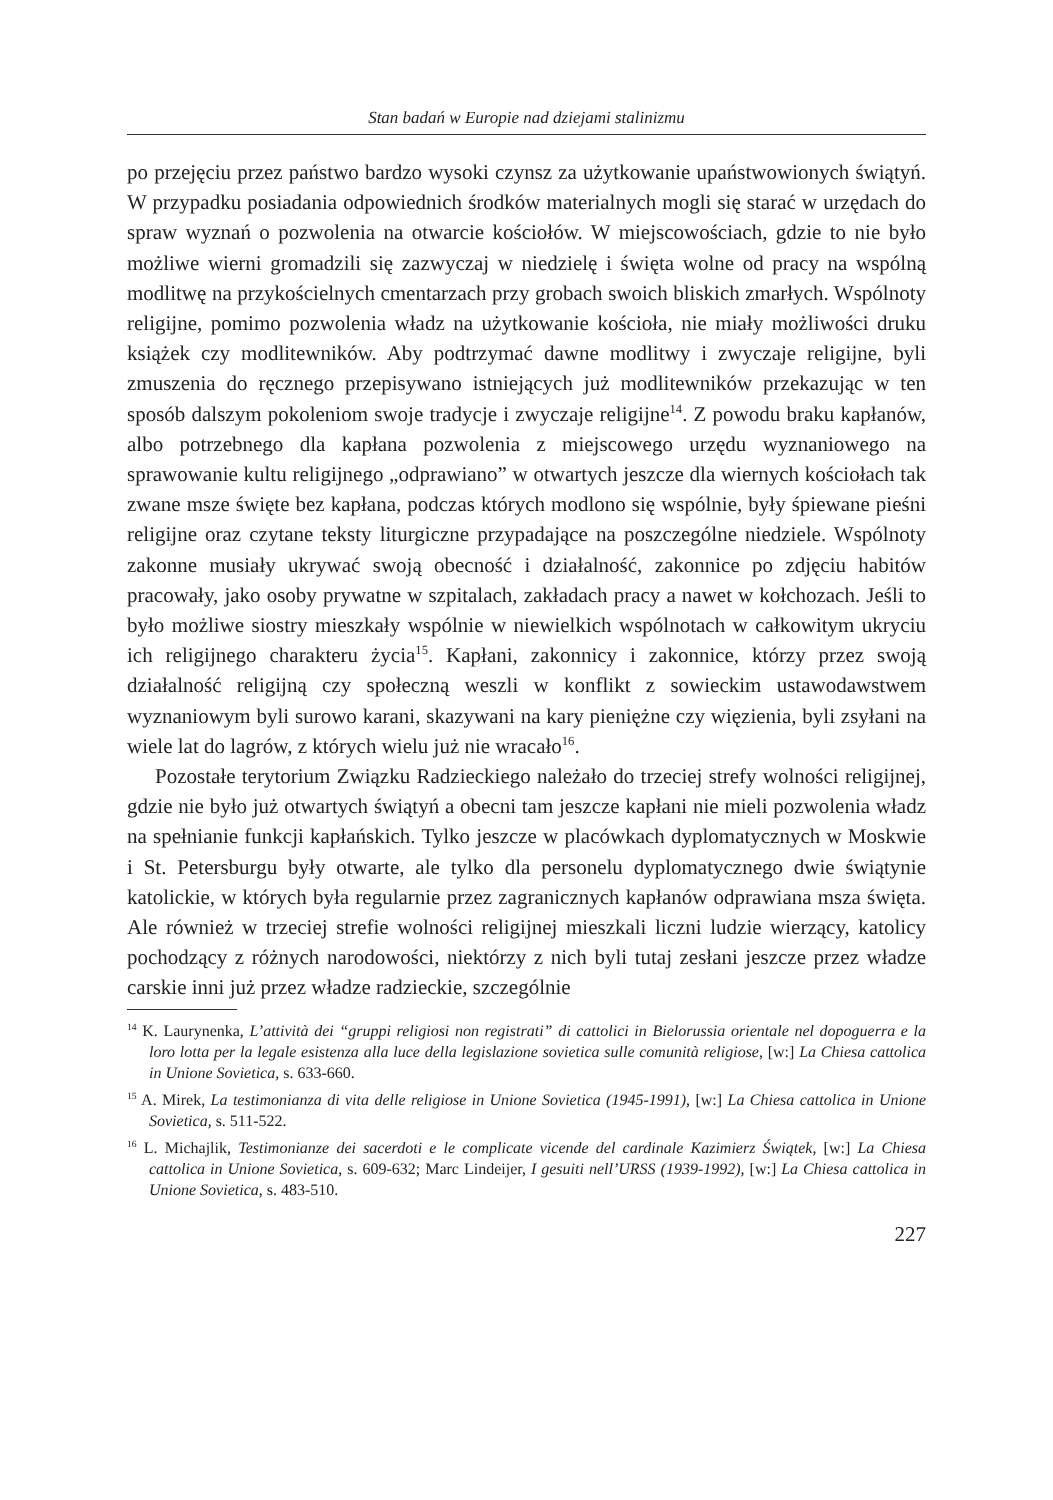Stan badań w Europie nad dziejami stalinizmu
po przejęciu przez państwo bardzo wysoki czynsz za użytkowanie upaństwowionych świątyń. W przypadku posiadania odpowiednich środków materialnych mogli się starać w urzędach do spraw wyznań o pozwolenia na otwarcie kościołów. W miejscowościach, gdzie to nie było możliwe wierni gromadzili się zazwyczaj w niedzielę i święta wolne od pracy na wspólną modlitwę na przykościelnych cmentarzach przy grobach swoich bliskich zmarłych. Wspólnoty religijne, pomimo pozwolenia władz na użytkowanie kościoła, nie miały możliwości druku książek czy modlitewników. Aby podtrzymać dawne modlitwy i zwyczaje religijne, byli zmuszenia do ręcznego przepisywano istniejących już modlitewników przekazując w ten sposób dalszym pokoleniom swoje tradycje i zwyczaje religijne<sup>14</sup>. Z powodu braku kapłanów, albo potrzebnego dla kapłana pozwolenia z miejscowego urzędu wyznaniowego na sprawowanie kultu religijnego „odprawiano” w otwartych jeszcze dla wiernych kościołach tak zwane msze święte bez kapłana, podczas których modlono się wspólnie, były śpiewane pieśni religijne oraz czytane teksty liturgiczne przypadające na poszczególne niedziele. Wspólnoty zakonne musiały ukrywać swoją obecność i działalność, zakonnice po zdjęciu habitów pracowały, jako osoby prywatne w szpitalach, zakładach pracy a nawet w kołchozach. Jeśli to było możliwe siostry mieszkały wspólnie w niewielkich wspólnotach w całkowitym ukryciu ich religijnego charakteru życia<sup>15</sup>. Kapłani, zakonnicy i zakonnice, którzy przez swoją działalność religijną czy społeczną weszli w konflikt z sowieckim ustawodawstwem wyznaniowym byli surowo karani, skazywani na kary pieniężne czy więzienia, byli zsyłani na wiele lat do lagrów, z których wielu już nie wracało<sup>16</sup>.
Pozostałe terytorium Związku Radzieckiego należało do trzeciej strefy wolności religijnej, gdzie nie było już otwartych świątyń a obecni tam jeszcze kapłani nie mieli pozwolenia władz na spełnianie funkcji kapłańskich. Tylko jeszcze w placówkach dyplomatycznych w Moskwie i St. Petersburgu były otwarte, ale tylko dla personelu dyplomatycznego dwie świątynie katolickie, w których była regularnie przez zagranicznych kapłanów odprawiana msza święta. Ale również w trzeciej strefie wolności religijnej mieszkali liczni ludzie wierzący, katolicy pochodzący z różnych narodowości, niektórzy z nich byli tutaj zesłani jeszcze przez władze carskie inni już przez władze radzieckie, szczególnie
<sup>14</sup> K. Laurynenka, L’attività dei “gruppi religiosi non registrati” di cattolici in Bielorussia orientale nel dopoguerra e la loro lotta per la legale esistenza alla luce della legislazione sovietica sulle comunità religiose, [w:] La Chiesa cattolica in Unione Sovietica, s. 633-660.
<sup>15</sup> A. Mirek, La testimonianza di vita delle religiose in Unione Sovietica (1945-1991), [w:] La Chiesa cattolica in Unione Sovietica, s. 511-522.
<sup>16</sup> L. Michajlik, Testimonianze dei sacerdoti e le complicate vicende del cardinale Kazimierz Świątek, [w:] La Chiesa cattolica in Unione Sovietica, s. 609-632; Marc Lindeijer, I gesuiti nell’URSS (1939-1992), [w:] La Chiesa cattolica in Unione Sovietica, s. 483-510.
227